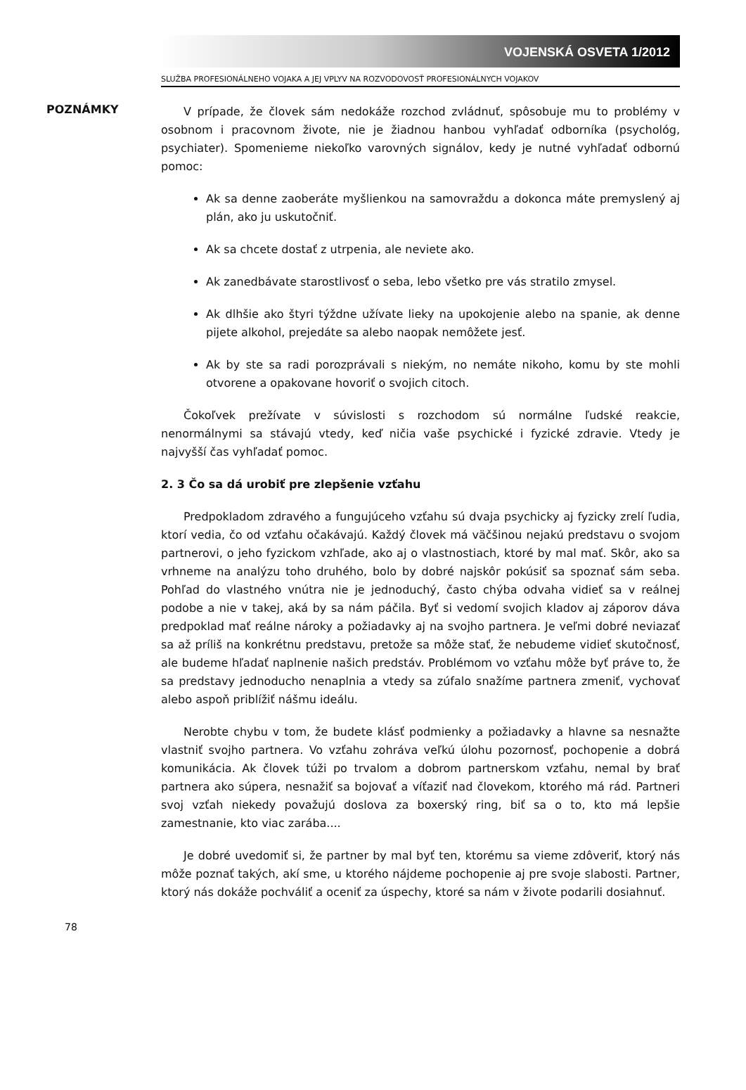VOJENSKÁ OSVETA 1/2012
SLUŽBA PROFESIONÁLNEHO VOJAKA A JEJ VPLYV NA ROZVODOVOSŤ PROFESIONÁLNYCH VOJAKOV
POZNÁMKY
V prípade, že človek sám nedokáže rozchod zvládnuť, spôsobuje mu to problémy v osobnom i pracovnom živote, nie je žiadnou hanbou vyhľadať odborníka (psychológ, psychiater). Spomenieme niekoľko varovných signálov, kedy je nutné vyhľadať odbornú pomoc:
Ak sa denne zaoberáte myšlienkou na samovraždu a dokonca máte premyslený aj plán, ako ju uskutočniť.
Ak sa chcete dostať z utrpenia, ale neviete ako.
Ak zanedbávate starostlivosť o seba, lebo všetko pre vás stratilo zmysel.
Ak dlhšie ako štyri týždne užívate lieky na upokojenie alebo na spanie, ak denne pijete alkohol, prejedáte sa alebo naopak nemôžete jesť.
Ak by ste sa radi porozprávali s niekým, no nemáte nikoho, komu by ste mohli otvorene a opakovane hovoriť o svojich citoch.
Čokoľvek prežívate v súvislosti s rozchodom sú normálne ľudské reakcie, nenormálnymi sa stávajú vtedy, keď ničia vaše psychické i fyzické zdravie. Vtedy je najvyšší čas vyhľadať pomoc.
2. 3 Čo sa dá urobiť pre zlepšenie vzťahu
Predpokladom zdravého a fungujúceho vzťahu sú dvaja psychicky aj fyzicky zrelí ľudia, ktorí vedia, čo od vzťahu očakávajú. Každý človek má väčšinou nejakú predstavu o svojom partnerovi, o jeho fyzickom vzhľade, ako aj o vlastnostiach, ktoré by mal mať. Skôr, ako sa vrhneme na analýzu toho druhého, bolo by dobré najskôr pokúsiť sa spoznať sám seba. Pohľad do vlastného vnútra nie je jednoduchý, často chýba odvaha vidieť sa v reálnej podobe a nie v takej, aká by sa nám páčila. Byť si vedomí svojich kladov aj záporov dáva predpoklad mať reálne nároky a požiadavky aj na svojho partnera. Je veľmi dobré neviazať sa až príliš na konkrétnu predstavu, pretože sa môže stať, že nebudeme vidieť skutočnosť, ale budeme hľadať naplnenie našich predstáv. Problémom vo vzťahu môže byť práve to, že sa predstavy jednoducho nenaplnia a vtedy sa zúfalo snažíme partnera zmeniť, vychovať alebo aspoň priblížiť nášmu ideálu.
Nerobte chybu v tom, že budete klásť podmienky a požiadavky a hlavne sa nesnažte vlastniť svojho partnera. Vo vzťahu zohráva veľkú úlohu pozornosť, pochopenie a dobrá komunikácia. Ak človek túži po trvalom a dobrom partnerskom vzťahu, nemal by brať partnera ako súpera, nesnažiť sa bojovať a víťaziť nad človekom, ktorého má rád. Partneri svoj vzťah niekedy považujú doslova za boxerský ring, biť sa o to, kto má lepšie zamestnanie, kto viac zarába....
Je dobré uvedomiť si, že partner by mal byť ten, ktorému sa vieme zdôveriť, ktorý nás môže poznať takých, akí sme, u ktorého nájdeme pochopenie aj pre svoje slabosti. Partner, ktorý nás dokáže pochváliť a oceniť za úspechy, ktoré sa nám v živote podarili dosiahnuť.
78